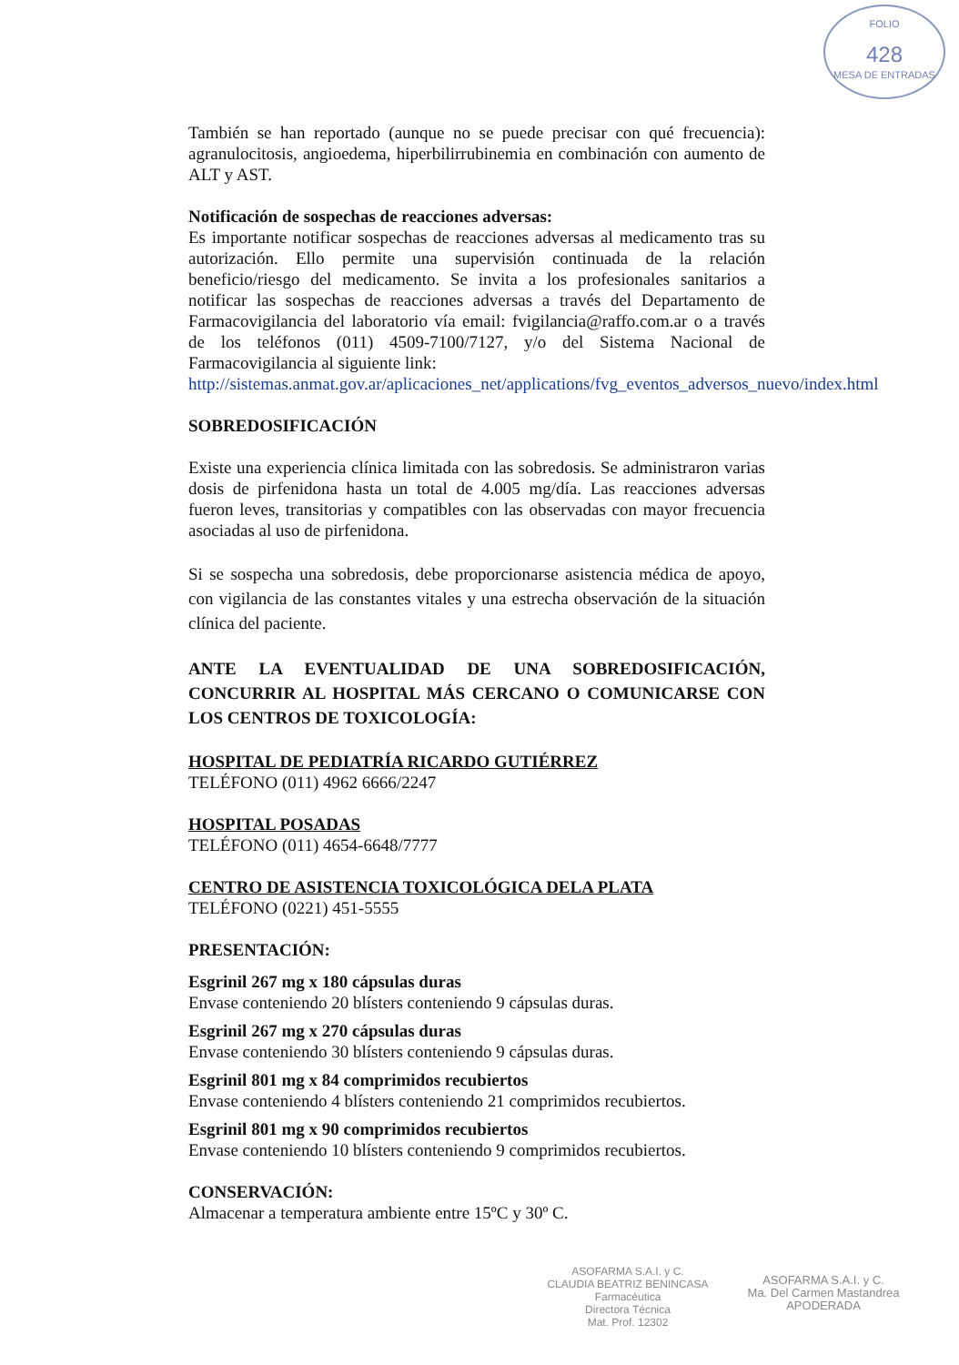FOLIO
428
MESA DE ENTRADAS
También se han reportado (aunque no se puede precisar con qué frecuencia): agranulocitosis, angioedema, hiperbilirrubinemia en combinación con aumento de ALT y AST.
Notificación de sospechas de reacciones adversas:
Es importante notificar sospechas de reacciones adversas al medicamento tras su autorización. Ello permite una supervisión continuada de la relación beneficio/riesgo del medicamento. Se invita a los profesionales sanitarios a notificar las sospechas de reacciones adversas a través del Departamento de Farmacovigilancia del laboratorio vía email: fvigilancia@raffo.com.ar o a través de los teléfonos (011) 4509-7100/7127, y/o del Sistema Nacional de Farmacovigilancia al siguiente link:
http://sistemas.anmat.gov.ar/aplicaciones_net/applications/fvg_eventos_adversos_nuevo/index.html
SOBREDOSIFICACIÓN
Existe una experiencia clínica limitada con las sobredosis. Se administraron varias dosis de pirfenidona hasta un total de 4.005 mg/día. Las reacciones adversas fueron leves, transitorias y compatibles con las observadas con mayor frecuencia asociadas al uso de pirfenidona.
Si se sospecha una sobredosis, debe proporcionarse asistencia médica de apoyo, con vigilancia de las constantes vitales y una estrecha observación de la situación clínica del paciente.
ANTE LA EVENTUALIDAD DE UNA SOBREDOSIFICACIÓN, CONCURRIR AL HOSPITAL MÁS CERCANO O COMUNICARSE CON LOS CENTROS DE TOXICOLOGÍA:
HOSPITAL DE PEDIATRÍA RICARDO GUTIÉRREZ
TELÉFONO (011) 4962 6666/2247
HOSPITAL POSADAS
TELÉFONO (011) 4654-6648/7777
CENTRO DE ASISTENCIA TOXICOLÓGICA DELA PLATA
TELÉFONO (0221) 451-5555
PRESENTACIÓN:
Esgrinil 267 mg x 180 cápsulas duras
Envase conteniendo 20 blísters conteniendo 9 cápsulas duras.
Esgrinil 267 mg x 270 cápsulas duras
Envase conteniendo 30 blísters conteniendo 9 cápsulas duras.
Esgrinil 801 mg x 84 comprimidos recubiertos
Envase conteniendo 4 blísters conteniendo 21 comprimidos recubiertos.
Esgrinil 801 mg x 90 comprimidos recubiertos
Envase conteniendo 10 blísters conteniendo 9 comprimidos recubiertos.
CONSERVACIÓN:
Almacenar a temperatura ambiente entre 15ºC y 30º C.
ASOFARMA S.A.I. y C.
CLAUDIA BEATRIZ BENINCASA
Farmacéutica
Directora Técnica
Mat. Prof. 12302
ASOFARMA S.A.I. y C.
Ma. Del Carmen Mastandrea
APODERADA